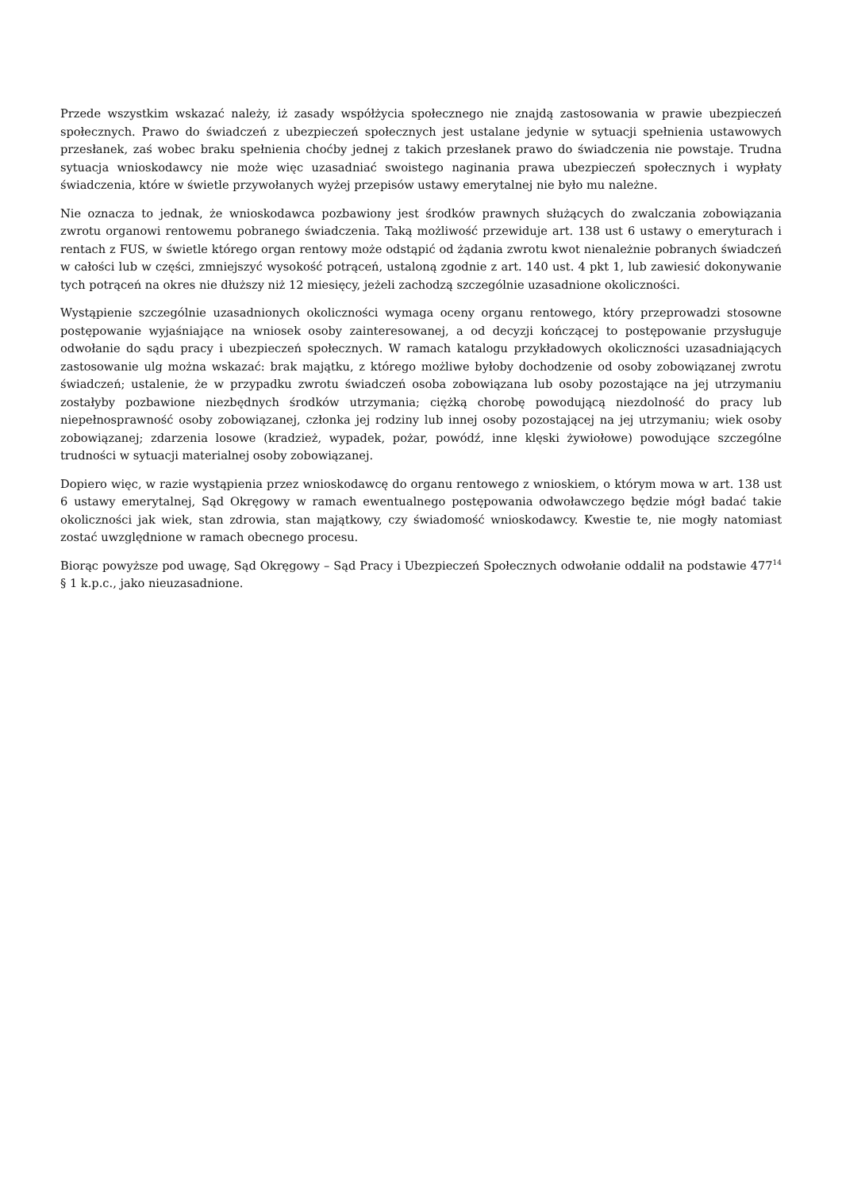Przede wszystkim wskazać należy, iż zasady współżycia społecznego nie znajdą zastosowania w prawie ubezpieczeń społecznych. Prawo do świadczeń z ubezpieczeń społecznych jest ustalane jedynie w sytuacji spełnienia ustawowych przesłanek, zaś wobec braku spełnienia choćby jednej z takich przesłanek prawo do świadczenia nie powstaje. Trudna sytuacja wnioskodawcy nie może więc uzasadniać swoistego naginania prawa ubezpieczeń społecznych i wypłaty świadczenia, które w świetle przywołanych wyżej przepisów ustawy emerytalnej nie było mu należne.
Nie oznacza to jednak, że wnioskodawca pozbawiony jest środków prawnych służących do zwalczania zobowiązania zwrotu organowi rentowemu pobranego świadczenia. Taką możliwość przewiduje art. 138 ust 6 ustawy o emeryturach i rentach z FUS, w świetle którego organ rentowy może odstąpić od żądania zwrotu kwot nienależnie pobranych świadczeń w całości lub w części, zmniejszyć wysokość potrąceń, ustaloną zgodnie z art. 140 ust. 4 pkt 1, lub zawiesić dokonywanie tych potrąceń na okres nie dłuższy niż 12 miesięcy, jeżeli zachodzą szczególnie uzasadnione okoliczności.
Wystąpienie szczególnie uzasadnionych okoliczności wymaga oceny organu rentowego, który przeprowadzi stosowne postępowanie wyjaśniające na wniosek osoby zainteresowanej, a od decyzji kończącej to postępowanie przysługuje odwołanie do sądu pracy i ubezpieczeń społecznych. W ramach katalogu przykładowych okoliczności uzasadniających zastosowanie ulg można wskazać: brak majątku, z którego możliwe byłoby dochodzenie od osoby zobowiązanej zwrotu świadczeń; ustalenie, że w przypadku zwrotu świadczeń osoba zobowiązana lub osoby pozostające na jej utrzymaniu zostałyby pozbawione niezbędnych środków utrzymania; ciężką chorobę powodującą niezdolność do pracy lub niepełnosprawność osoby zobowiązanej, członka jej rodziny lub innej osoby pozostającej na jej utrzymaniu; wiek osoby zobowiązanej; zdarzenia losowe (kradzież, wypadek, pożar, powódź, inne klęski żywiołowe) powodujące szczególne trudności w sytuacji materialnej osoby zobowiązanej.
Dopiero więc, w razie wystąpienia przez wnioskodawcę do organu rentowego z wnioskiem, o którym mowa w art. 138 ust 6 ustawy emerytalnej, Sąd Okręgowy w ramach ewentualnego postępowania odwoławczego będzie mógł badać takie okoliczności jak wiek, stan zdrowia, stan majątkowy, czy świadomość wnioskodawcy. Kwestie te, nie mogły natomiast zostać uwzględnione w ramach obecnego procesu.
Biorąc powyższe pod uwagę, Sąd Okręgowy – Sąd Pracy i Ubezpieczeń Społecznych odwołanie oddalił na podstawie 477<sup>14</sup> § 1 k.p.c., jako nieuzasadnione.